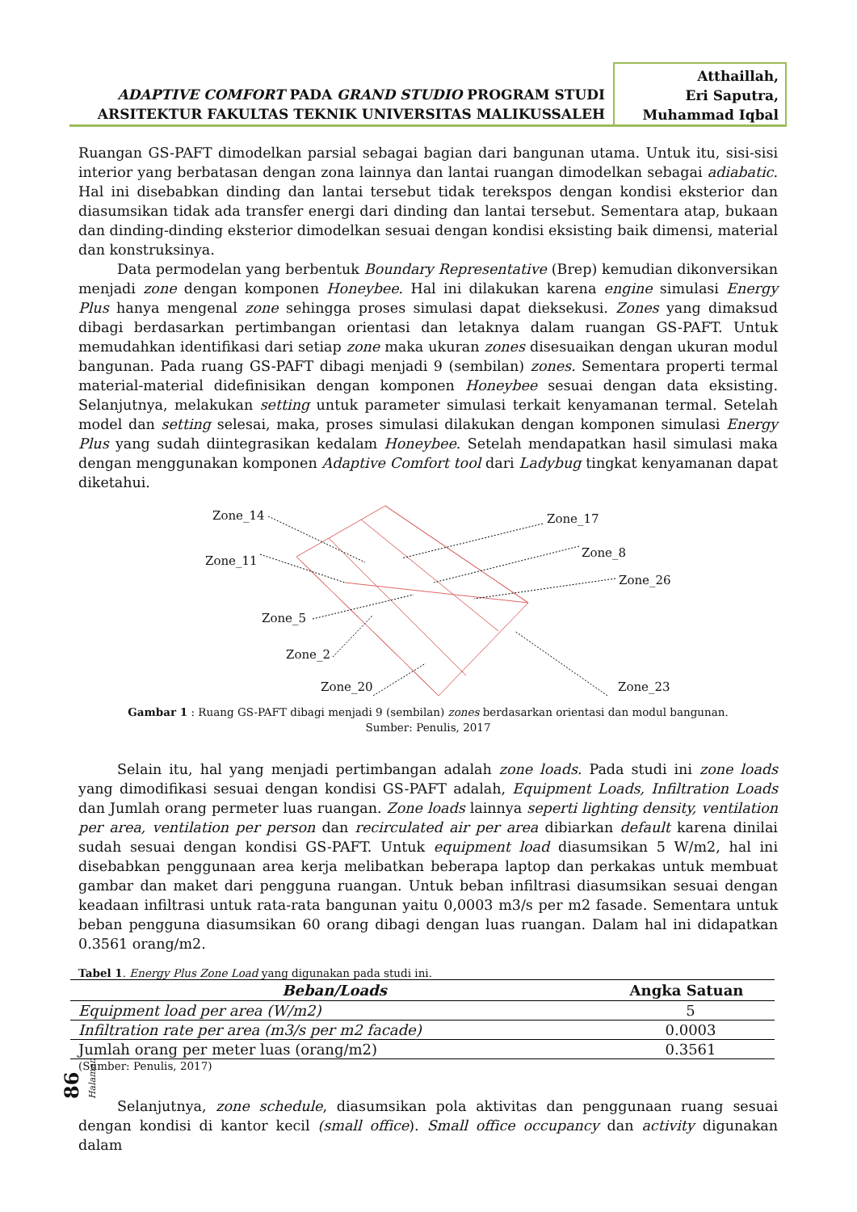ADAPTIVE COMFORT PADA GRAND STUDIO PROGRAM STUDI
ARSITEKTUR FAKULTAS TEKNIK UNIVERSITAS MALIKUSSALEH
Atthaillah,
Eri Saputra,
Muhammad Iqbal
Ruangan GS-PAFT dimodelkan parsial sebagai bagian dari bangunan utama. Untuk itu, sisi-sisi interior yang berbatasan dengan zona lainnya dan lantai ruangan dimodelkan sebagai adiabatic. Hal ini disebabkan dinding dan lantai tersebut tidak terekspos dengan kondisi eksterior dan diasumsikan tidak ada transfer energi dari dinding dan lantai tersebut. Sementara atap, bukaan dan dinding-dinding eksterior dimodelkan sesuai dengan kondisi eksisting baik dimensi, material dan konstruksinya.
Data permodelan yang berbentuk Boundary Representative (Brep) kemudian dikonversikan menjadi zone dengan komponen Honeybee. Hal ini dilakukan karena engine simulasi Energy Plus hanya mengenal zone sehingga proses simulasi dapat dieksekusi. Zones yang dimaksud dibagi berdasarkan pertimbangan orientasi dan letaknya dalam ruangan GS-PAFT. Untuk memudahkan identifikasi dari setiap zone maka ukuran zones disesuaikan dengan ukuran modul bangunan. Pada ruang GS-PAFT dibagi menjadi 9 (sembilan) zones. Sementara properti termal material-material didefinisikan dengan komponen Honeybee sesuai dengan data eksisting. Selanjutnya, melakukan setting untuk parameter simulasi terkait kenyamanan termal. Setelah model dan setting selesai, maka, proses simulasi dilakukan dengan komponen simulasi Energy Plus yang sudah diintegrasikan kedalam Honeybee. Setelah mendapatkan hasil simulasi maka dengan menggunakan komponen Adaptive Comfort tool dari Ladybug tingkat kenyamanan dapat diketahui.
Zone_14 Zone_17
Zone_8
Zone_11
Zone_26
Zone_5
Zone_2
Zone_20 Zone_23
Gambar 1 : Ruang GS-PAFT dibagi menjadi 9 (sembilan) zones berdasarkan orientasi dan modul bangunan.
Sumber: Penulis, 2017
Selain itu, hal yang menjadi pertimbangan adalah zone loads. Pada studi ini zone loads yang dimodifikasi sesuai dengan kondisi GS-PAFT adalah, Equipment Loads, Infiltration Loads dan Jumlah orang permeter luas ruangan. Zone loads lainnya seperti lighting density, ventilation per area, ventilation per person dan recirculated air per area dibiarkan default karena dinilai sudah sesuai dengan kondisi GS-PAFT. Untuk equipment load diasumsikan 5 W/m2, hal ini disebabkan penggunaan area kerja melibatkan beberapa laptop dan perkakas untuk membuat gambar dan maket dari pengguna ruangan. Untuk beban infiltrasi diasumsikan sesuai dengan keadaan infiltrasi untuk rata-rata bangunan yaitu 0,0003 m3/s per m2 fasade. Sementara untuk beban pengguna diasumsikan 60 orang dibagi dengan luas ruangan. Dalam hal ini didapatkan 0.3561 orang/m2.
Tabel 1. Energy Plus Zone Load yang digunakan pada studi ini.
| Beban/Loads | Angka Satuan |
| --- | --- |
| Equipment load per area (W/m2) | 5 |
| Infiltration rate per area (m3/s per m2 facade) | 0.0003 |
| Jumlah orang per meter luas (orang/m2) | 0.3561 |
(Sumber: Penulis, 2017)
Selanjutnya, zone schedule, diasumsikan pola aktivitas dan penggunaan ruang sesuai dengan kondisi di kantor kecil (small office). Small office occupancy dan activity digunakan dalam
86 Halaman